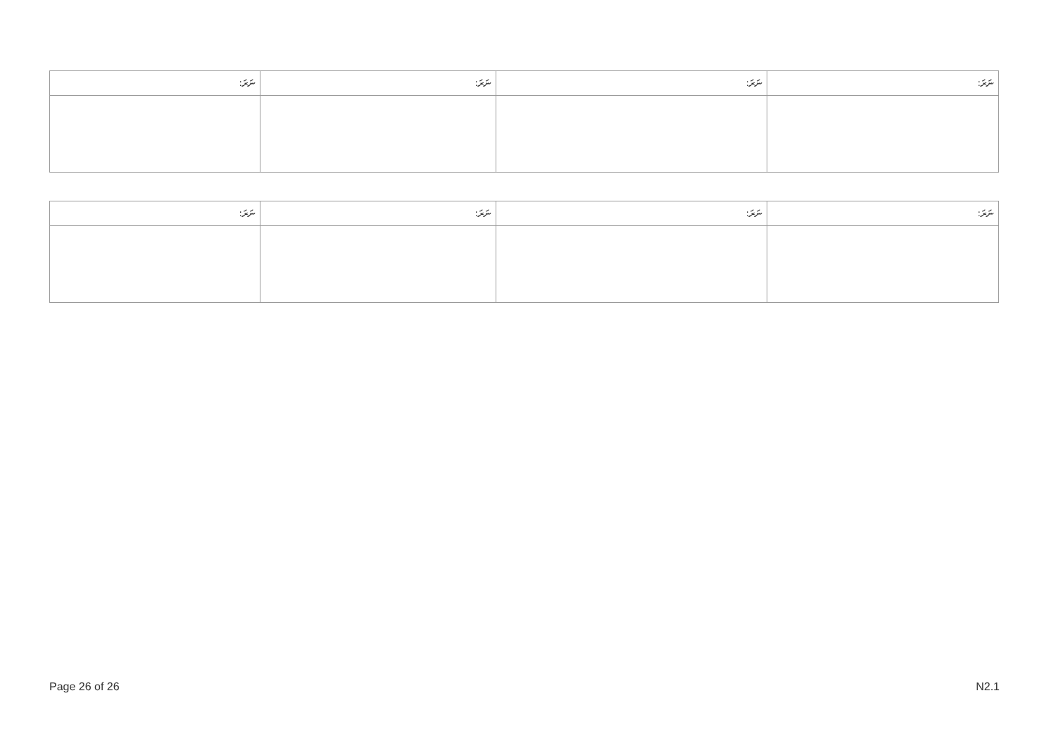| ނަރަ: | ނަރަ: | ނަރަ: | ނަރަ: |
| --- | --- | --- | --- |
| ނަރަ: | ނަރަ: | ނަރަ: | ނަރަ: |
| --- | --- | --- | --- |
Page 26 of 26 N2.1